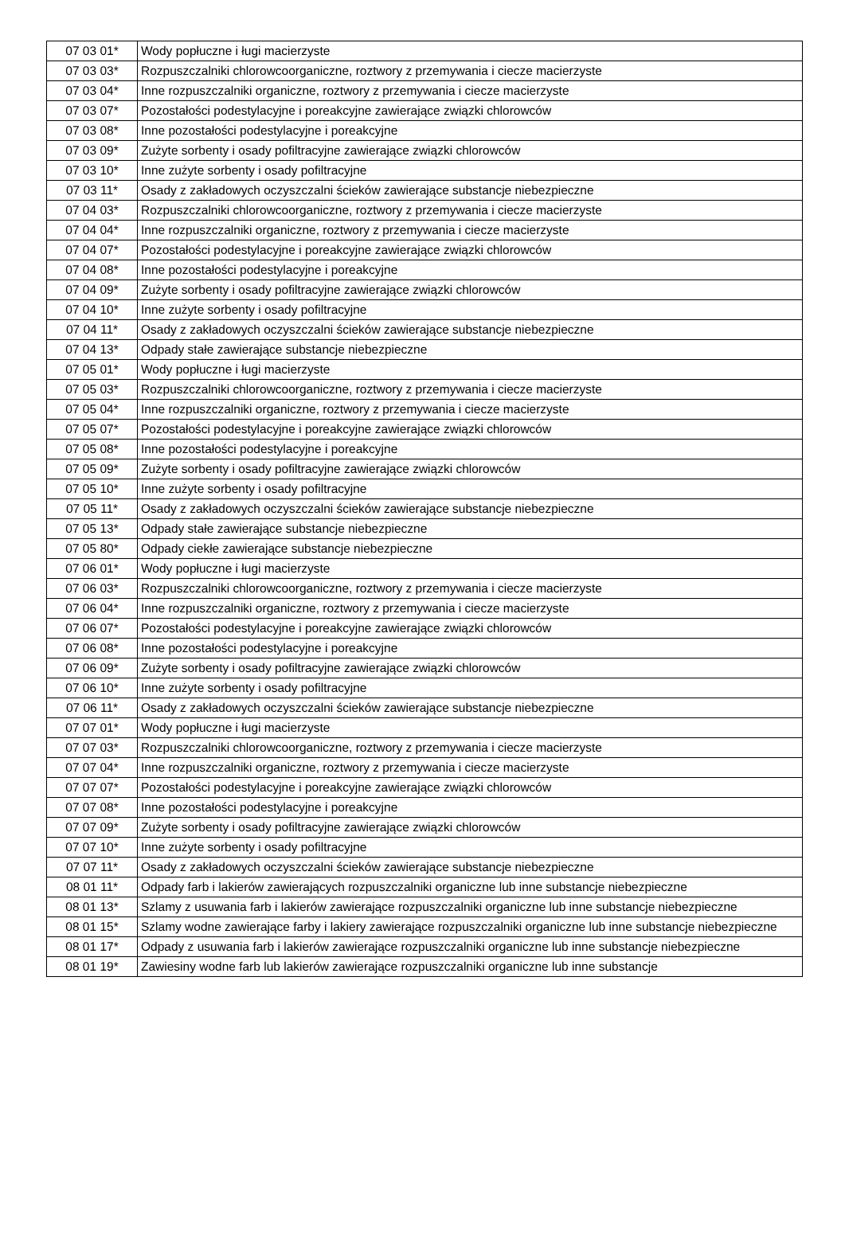| 07 03 01* | Wody popłuczne i ługi macierzyste |
| 07 03 03* | Rozpuszczalniki chlorowcoorganiczne, roztwory z przemywania i ciecze macierzyste |
| 07 03 04* | Inne rozpuszczalniki organiczne, roztwory z przemywania i ciecze macierzyste |
| 07 03 07* | Pozostałości podestylacyjne i poreakcyjne zawierające związki chlorowców |
| 07 03 08* | Inne pozostałości podestylacyjne i poreakcyjne |
| 07 03 09* | Zużyte sorbenty i osady pofiltracyjne zawierające związki chlorowców |
| 07 03 10* | Inne zużyte sorbenty i osady pofiltracyjne |
| 07 03 11* | Osady z zakładowych oczyszczalni ścieków zawierające substancje niebezpieczne |
| 07 04 03* | Rozpuszczalniki chlorowcoorganiczne, roztwory z przemywania i ciecze macierzyste |
| 07 04 04* | Inne rozpuszczalniki organiczne, roztwory z przemywania i ciecze macierzyste |
| 07 04 07* | Pozostałości podestylacyjne i poreakcyjne zawierające związki chlorowców |
| 07 04 08* | Inne pozostałości podestylacyjne i poreakcyjne |
| 07 04 09* | Zużyte sorbenty i osady pofiltracyjne zawierające związki chlorowców |
| 07 04 10* | Inne zużyte sorbenty i osady pofiltracyjne |
| 07 04 11* | Osady z zakładowych oczyszczalni ścieków zawierające substancje niebezpieczne |
| 07 04 13* | Odpady stałe zawierające substancje niebezpieczne |
| 07 05 01* | Wody popłuczne i ługi macierzyste |
| 07 05 03* | Rozpuszczalniki chlorowcoorganiczne, roztwory z przemywania i ciecze macierzyste |
| 07 05 04* | Inne rozpuszczalniki organiczne, roztwory z przemywania i ciecze macierzyste |
| 07 05 07* | Pozostałości podestylacyjne i poreakcyjne zawierające związki chlorowców |
| 07 05 08* | Inne pozostałości podestylacyjne i poreakcyjne |
| 07 05 09* | Zużyte sorbenty i osady pofiltracyjne zawierające związki chlorowców |
| 07 05 10* | Inne zużyte sorbenty i osady pofiltracyjne |
| 07 05 11* | Osady z zakładowych oczyszczalni ścieków zawierające substancje niebezpieczne |
| 07 05 13* | Odpady stałe zawierające substancje niebezpieczne |
| 07 05 80* | Odpady ciekłe zawierające substancje niebezpieczne |
| 07 06 01* | Wody popłuczne i ługi macierzyste |
| 07 06 03* | Rozpuszczalniki chlorowcoorganiczne, roztwory z przemywania i ciecze macierzyste |
| 07 06 04* | Inne rozpuszczalniki organiczne, roztwory z przemywania i ciecze macierzyste |
| 07 06 07* | Pozostałości podestylacyjne i poreakcyjne zawierające związki chlorowców |
| 07 06 08* | Inne pozostałości podestylacyjne i poreakcyjne |
| 07 06 09* | Zużyte sorbenty i osady pofiltracyjne zawierające związki chlorowców |
| 07 06 10* | Inne zużyte sorbenty i osady pofiltracyjne |
| 07 06 11* | Osady z zakładowych oczyszczalni ścieków zawierające substancje niebezpieczne |
| 07 07 01* | Wody popłuczne i ługi macierzyste |
| 07 07 03* | Rozpuszczalniki chlorowcoorganiczne, roztwory z przemywania i ciecze macierzyste |
| 07 07 04* | Inne rozpuszczalniki organiczne, roztwory z przemywania i ciecze macierzyste |
| 07 07 07* | Pozostałości podestylacyjne i poreakcyjne zawierające związki chlorowców |
| 07 07 08* | Inne pozostałości podestylacyjne i poreakcyjne |
| 07 07 09* | Zużyte sorbenty i osady pofiltracyjne zawierające związki chlorowców |
| 07 07 10* | Inne zużyte sorbenty i osady pofiltracyjne |
| 07 07 11* | Osady z zakładowych oczyszczalni ścieków zawierające substancje niebezpieczne |
| 08 01 11* | Odpady farb i lakierów zawierających rozpuszczalniki organiczne lub inne substancje niebezpieczne |
| 08 01 13* | Szlamy z usuwania farb i lakierów zawierające rozpuszczalniki organiczne lub inne substancje niebezpieczne |
| 08 01 15* | Szlamy wodne zawierające farby i lakiery zawierające rozpuszczalniki organiczne lub inne substancje niebezpieczne |
| 08 01 17* | Odpady z usuwania farb i lakierów zawierające rozpuszczalniki organiczne lub inne substancje niebezpieczne |
| 08 01 19* | Zawiesiny wodne farb lub lakierów zawierające rozpuszczalniki organiczne lub inne substancje |